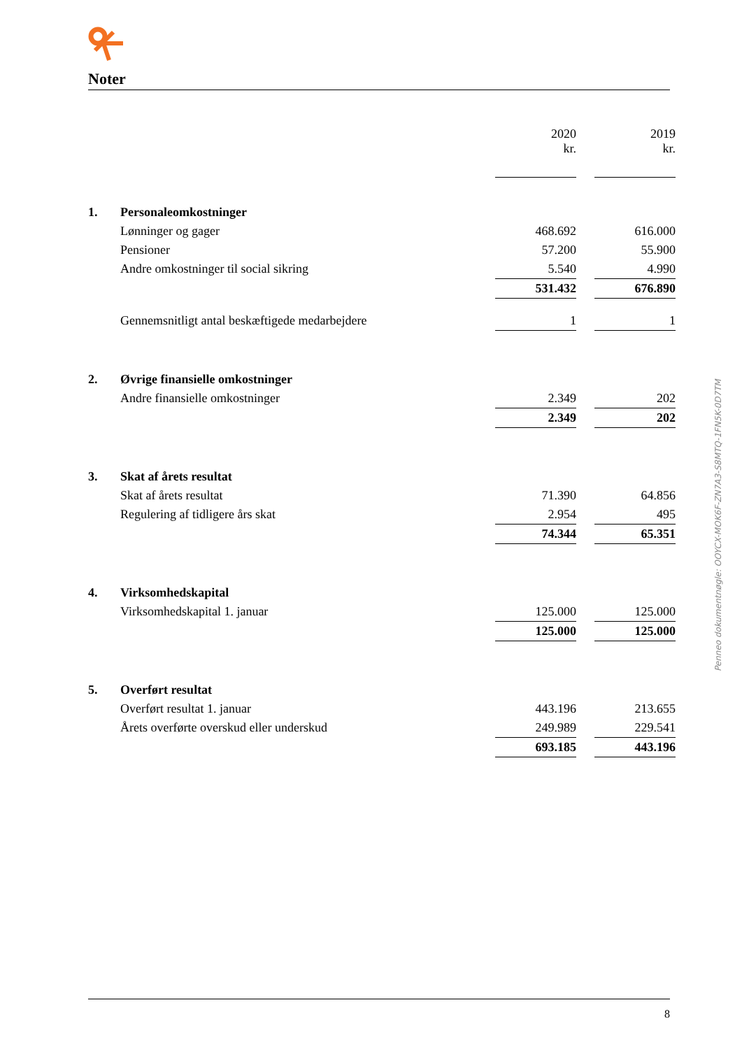Noter
| | | 2020 kr. | | 2019 kr. |
| 1. | Personaleomkostninger | | | |
| | Lønninger og gager | 468.692 | | 616.000 |
| | Pensioner | 57.200 | | 55.900 |
| | Andre omkostninger til social sikring | 5.540 | | 4.990 |
| | | 531.432 | | 676.890 |
| | Gennemsnitligt antal beskæftigede medarbejdere | 1 | | 1 |
| 2. | Øvrige finansielle omkostninger | | | |
| | Andre finansielle omkostninger | 2.349 | | 202 |
| | | 2.349 | | 202 |
| 3. | Skat af årets resultat | | | |
| | Skat af årets resultat | 71.390 | | 64.856 |
| | Regulering af tidligere års skat | 2.954 | | 495 |
| | | 74.344 | | 65.351 |
| 4. | Virksomhedskapital | | | |
| | Virksomhedskapital 1. januar | 125.000 | | 125.000 |
| | | 125.000 | | 125.000 |
| 5. | Overført resultat | | | |
| | Overført resultat 1. januar | 443.196 | | 213.655 |
| | Årets overførte overskud eller underskud | 249.989 | | 229.541 |
| | | 693.185 | | 443.196 |
Penneo dokumentnøgle: OOYCX-MOK6F-ZN7A3-S8MTQ-1FN5K-0D7TM
8